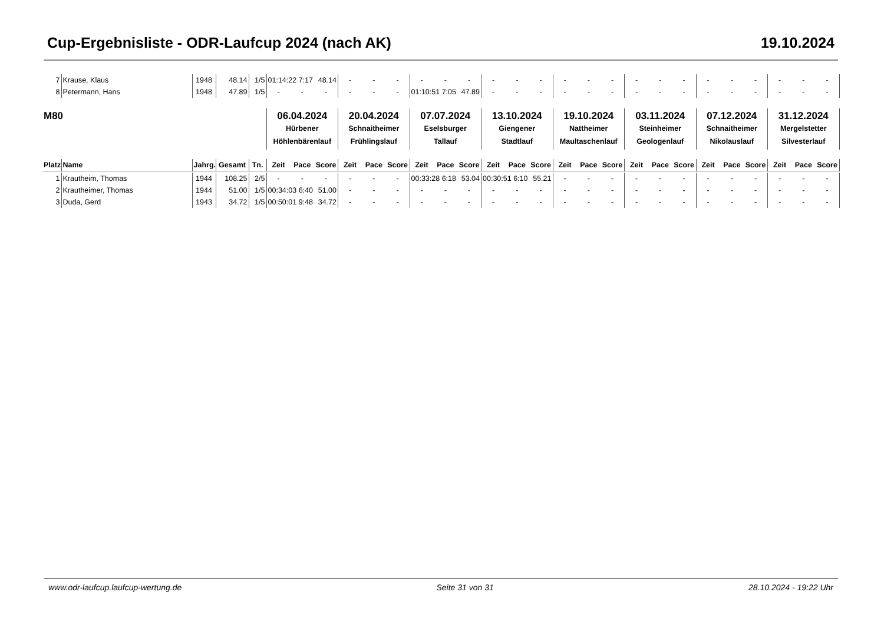Cup-Ergebnisliste - ODR-Laufcup 2024 (nach AK) 19.10.2024
| 7 | Krause, Klaus | 1948 | 48.14 | 1/5 | 01:14:22 | 7:17 | 48.14 | - | - | - | - | - | - | - | - | - | - | - | - | - | - | - | - | - | - | - | - | - |
| 8 | Petermann, Hans | 1948 | 47.89 | 1/5 | - | - | - | - | - | - | 01:10:51 | 7:05 | 47.89 | - | - | - | - | - | - | - | - | - | - | - | - | - | - | - |
| M80 | | | | | 06.04.2024 Hürbener Höhlenbärenlauf | | | 20.04.2024 Schnaitheimer Frühlingslauf | | | 07.07.2024 Eselsburger Tallauf | | | 13.10.2024 Giengener Stadtlauf | | | 19.10.2024 Nattheimer Maultaschenlauf | | | 03.11.2024 Steinheimer Geologenlauf | | | 07.12.2024 Schnaitheimer Nikolauslauf | | | 31.12.2024 Mergelstetter Silvesterlauf | | |
| Platz | Name | Jahrg. | Gesamt | Tn. | Zeit | Pace | Score | Zeit | Pace | Score | Zeit | Pace | Score | Zeit | Pace | Score | Zeit | Pace | Score | Zeit | Pace | Score | Zeit | Pace | Score | Zeit | Pace | Score |
| 1 | Krautheim, Thomas | 1944 | 108.25 | 2/5 | - | - | - | - | - | - | 00:33:28 | 6:18 | 53.04 | 00:30:51 | 6:10 | 55.21 | - | - | - | - | - | - | - | - | - | - | - | - |
| 2 | Krautheimer, Thomas | 1944 | 51.00 | 1/5 | 00:34:03 | 6:40 | 51.00 | - | - | - | - | - | - | - | - | - | - | - | - | - | - | - | - | - | - | - | - | - |
| 3 | Duda, Gerd | 1943 | 34.72 | 1/5 | 00:50:01 | 9:48 | 34.72 | - | - | - | - | - | - | - | - | - | - | - | - | - | - | - | - | - | - | - | - | - |
www.odr-laufcup.laufcup-wertung.de Seite 31 von 31 28.10.2024 - 19:22 Uhr